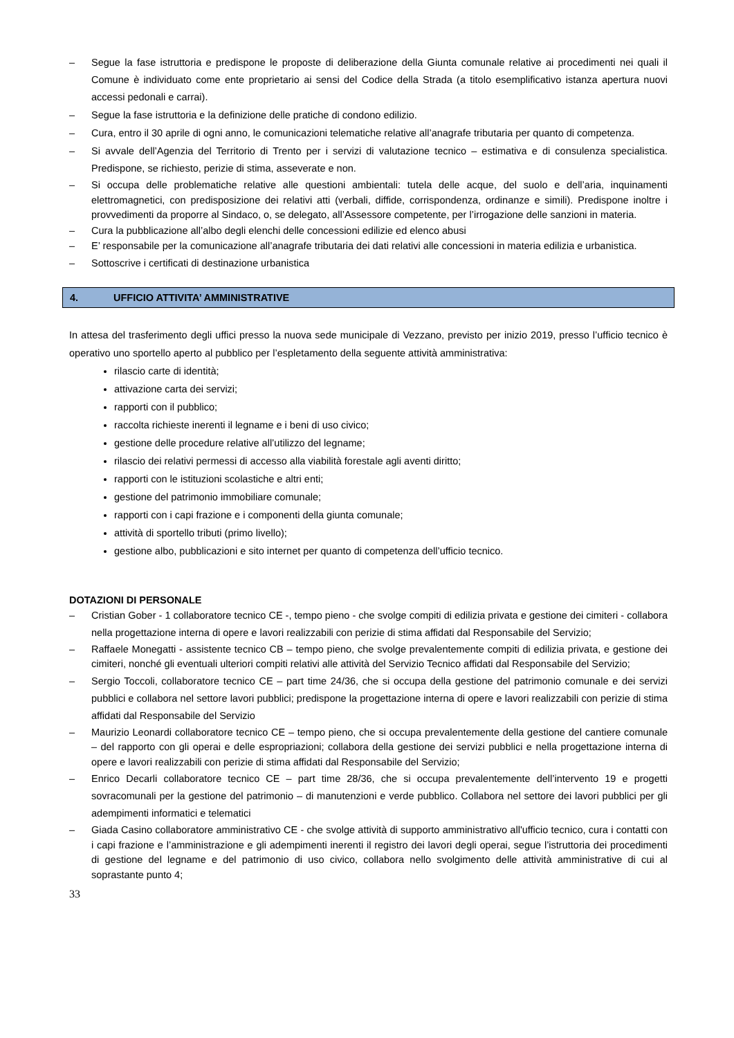– Segue la fase istruttoria e predispone le proposte di deliberazione della Giunta comunale relative ai procedimenti nei quali il Comune è individuato come ente proprietario ai sensi del Codice della Strada (a titolo esemplificativo istanza apertura nuovi accessi pedonali e carrai).
– Segue la fase istruttoria e la definizione delle pratiche di condono edilizio.
– Cura, entro il 30 aprile di ogni anno, le comunicazioni telematiche relative all’anagrafe tributaria per quanto di competenza.
– Si avvale dell’Agenzia del Territorio di Trento per i servizi di valutazione tecnico – estimativa e di consulenza specialistica. Predispone, se richiesto, perizie di stima, asseverate e non.
– Si occupa delle problematiche relative alle questioni ambientali: tutela delle acque, del suolo e dell’aria, inquinamenti elettromagnetici, con predisposizione dei relativi atti (verbali, diffide, corrispondenza, ordinanze e simili). Predispone inoltre i provvedimenti da proporre al Sindaco, o, se delegato, all’Assessore competente, per l’irrogazione delle sanzioni in materia.
– Cura la pubblicazione all’albo degli elenchi delle concessioni edilizie ed elenco abusi
– E’ responsabile per la comunicazione all’anagrafe tributaria dei dati relativi alle concessioni in materia edilizia e urbanistica.
– Sottoscrive i certificati di destinazione urbanistica
4. UFFICIO ATTIVITA’ AMMINISTRATIVE
In attesa del trasferimento degli uffici presso la nuova sede municipale di Vezzano, previsto per inizio 2019, presso l’ufficio tecnico è operativo uno sportello aperto al pubblico per l’espletamento della seguente attività amministrativa:
rilascio carte di identità;
attivazione carta dei servizi;
rapporti con il pubblico;
raccolta richieste inerenti il legname e i beni di uso civico;
gestione delle procedure relative all’utilizzo del legname;
rilascio dei relativi permessi di accesso alla viabilità forestale agli aventi diritto;
rapporti con le istituzioni scolastiche e altri enti;
gestione del patrimonio immobiliare comunale;
rapporti con i capi frazione e i componenti della giunta comunale;
attività di sportello tributi (primo livello);
gestione albo, pubblicazioni e sito internet per quanto di competenza dell’ufficio tecnico.
DOTAZIONI DI PERSONALE
– Cristian Gober - 1 collaboratore tecnico CE -, tempo pieno - che svolge compiti di edilizia privata e gestione dei cimiteri - collabora nella progettazione interna di opere e lavori realizzabili con perizie di stima affidati dal Responsabile del Servizio;
– Raffaele Monegatti - assistente tecnico CB – tempo pieno, che svolge prevalentemente compiti di edilizia privata, e gestione dei cimiteri, nonché gli eventuali ulteriori compiti relativi alle attività del Servizio Tecnico affidati dal Responsabile del Servizio;
– Sergio Toccoli, collaboratore tecnico CE – part time 24/36, che si occupa della gestione del patrimonio comunale e dei servizi pubblici e collabora nel settore lavori pubblici; predispone la progettazione interna di opere e lavori realizzabili con perizie di stima affidati dal Responsabile del Servizio
– Maurizio Leonardi collaboratore tecnico CE – tempo pieno, che si occupa prevalentemente della gestione del cantiere comunale – del rapporto con gli operai e delle espropriazioni; collabora della gestione dei servizi pubblici e nella progettazione interna di opere e lavori realizzabili con perizie di stima affidati dal Responsabile del Servizio;
– Enrico Decarli collaboratore tecnico CE – part time 28/36, che si occupa prevalentemente dell’intervento 19 e progetti sovracomunali per la gestione del patrimonio – di manutenzioni e verde pubblico. Collabora nel settore dei lavori pubblici per gli adempimenti informatici e telematici
– Giada Casino collaboratore amministrativo CE - che svolge attività di supporto amministrativo all'ufficio tecnico, cura i contatti con i capi frazione e l’amministrazione e gli adempimenti inerenti il registro dei lavori degli operai, segue l’istruttoria dei procedimenti di gestione del legname e del patrimonio di uso civico, collabora nello svolgimento delle attività amministrative di cui al soprastante punto 4;
33